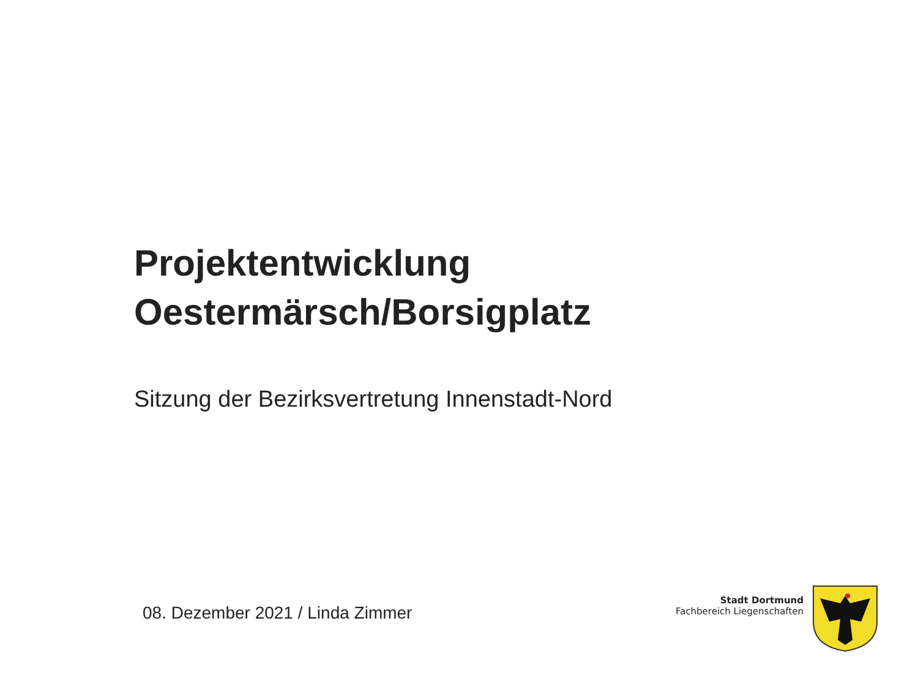Projektentwicklung
Oestermärsch/Borsigplatz
Sitzung der Bezirksvertretung Innenstadt-Nord
08. Dezember 2021 / Linda Zimmer
Stadt Dortmund
Fachbereich Liegenschaften